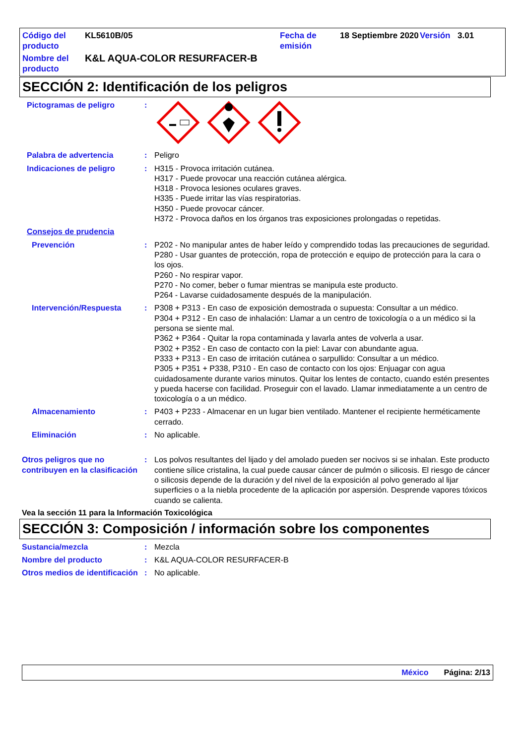Código del producto
KL5610B/05
Fecha de emisión
18 Septiembre 2020
Versión
3.01
Nombre del producto
K&L AQUA-COLOR RESURFACER-B
SECCIÓN 2: Identificación de los peligros
Pictogramas de peligro
:
Palabra de advertencia
:
Peligro
Indicaciones de peligro
:
H315 - Provoca irritación cutánea.
H317 - Puede provocar una reacción cutánea alérgica.
H318 - Provoca lesiones oculares graves.
H335 - Puede irritar las vías respiratorias.
H350 - Puede provocar cáncer.
H372 - Provoca daños en los órganos tras exposiciones prolongadas o repetidas.
Consejos de prudencia
Prevención
:
P202 - No manipular antes de haber leído y comprendido todas las precauciones de seguridad.
P280 - Usar guantes de protección, ropa de protección e equipo de protección para la cara o los ojos.
P260 - No respirar vapor.
P270 - No comer, beber o fumar mientras se manipula este producto.
P264 - Lavarse cuidadosamente después de la manipulación.
Intervención/Respuesta
:
P308 + P313 - En caso de exposición demostrada o supuesta: Consultar a un médico.
P304 + P312 - En caso de inhalación: Llamar a un centro de toxicología o a un médico si la persona se siente mal.
P362 + P364 - Quitar la ropa contaminada y lavarla antes de volverla a usar.
P302 + P352 - En caso de contacto con la piel: Lavar con abundante agua.
P333 + P313 - En caso de irritación cutánea o sarpullido: Consultar a un médico.
P305 + P351 + P338, P310 - En caso de contacto con los ojos: Enjuagar con agua cuidadosamente durante varios minutos. Quitar los lentes de contacto, cuando estén presentes y pueda hacerse con facilidad. Proseguir con el lavado. Llamar inmediatamente a un centro de toxicología o a un médico.
Almacenamiento
:
P403 + P233 - Almacenar en un lugar bien ventilado. Mantener el recipiente herméticamente cerrado.
Eliminación
:
No aplicable.
Otros peligros que no contribuyen en la clasificación
:
Los polvos resultantes del lijado y del amolado pueden ser nocivos si se inhalan. Este producto contiene sílice cristalina, la cual puede causar cáncer de pulmón o silicosis. El riesgo de cáncer o silicosis depende de la duración y del nivel de la exposición al polvo generado al lijar superficies o a la niebla procedente de la aplicación por aspersión. Desprende vapores tóxicos cuando se calienta.
Vea la sección 11 para la Información Toxicológica
SECCIÓN 3: Composición / información sobre los componentes
Sustancia/mezcla
:
Mezcla
Nombre del producto
:
K&L AQUA-COLOR RESURFACER-B
Otros medios de identificación
:
No aplicable.
México Página: 2/13